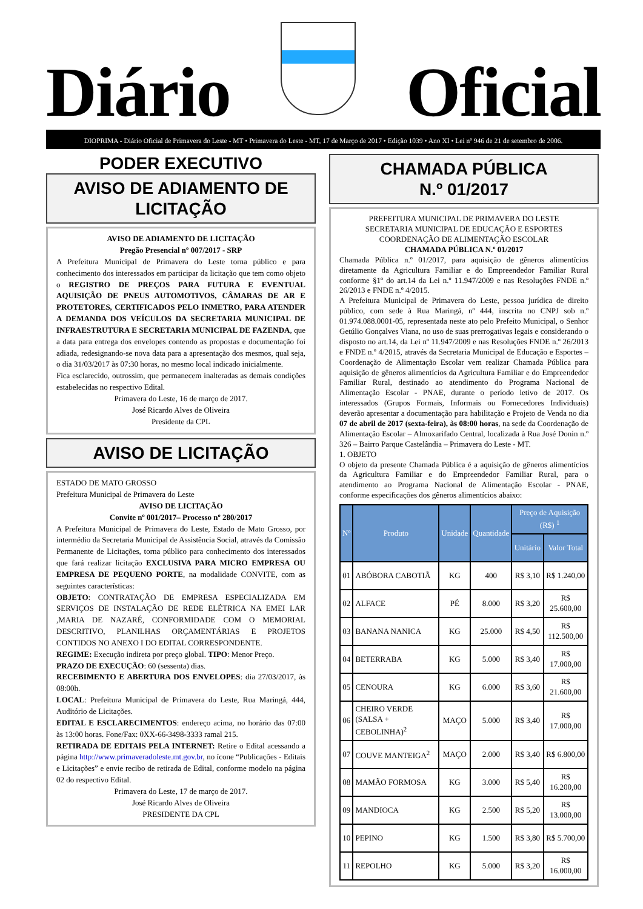Diário
Oficial
DIOPRIMA - Diário Oficial de Primavera do Leste - MT • Primavera do Leste - MT, 17 de Março de 2017 • Edição 1039 • Ano XI • Lei nº 946 de 21 de setembro de 2006.
PODER EXECUTIVO
AVISO DE ADIAMENTO DE LICITAÇÃO
AVISO DE ADIAMENTO DE LICITAÇÃO
Pregão Presencial nº 007/2017 - SRP
A Prefeitura Municipal de Primavera do Leste torna público e para conhecimento dos interessados em participar da licitação que tem como objeto o REGISTRO DE PREÇOS PARA FUTURA E EVENTUAL AQUISIÇÃO DE PNEUS AUTOMOTIVOS, CÂMARAS DE AR E PROTETORES, CERTIFICADOS PELO INMETRO, PARA ATENDER A DEMANDA DOS VEÍCULOS DA SECRETARIA MUNICIPAL DE INFRAESTRUTURA E SECRETARIA MUNICIPAL DE FAZENDA, que a data para entrega dos envelopes contendo as propostas e documentação foi adiada, redesignando-se nova data para a apresentação dos mesmos, qual seja, o dia 31/03/2017 às 07:30 horas, no mesmo local indicado inicialmente.
Fica esclarecido, outrossim, que permanecem inalteradas as demais condições estabelecidas no respectivo Edital.
Primavera do Leste, 16 de março de 2017.
José Ricardo Alves de Oliveira
Presidente da CPL
AVISO DE LICITAÇÃO
ESTADO DE MATO GROSSO
Prefeitura Municipal de Primavera do Leste
AVISO DE LICITAÇÃO
Convite nº 001/2017– Processo nº 280/2017
A Prefeitura Municipal de Primavera do Leste, Estado de Mato Grosso, por intermédio da Secretaria Municipal de Assistência Social, através da Comissão Permanente de Licitações, torna público para conhecimento dos interessados que fará realizar licitação EXCLUSIVA PARA MICRO EMPRESA OU EMPRESA DE PEQUENO PORTE, na modalidade CONVITE, com as seguintes características:
OBJETO: CONTRATAÇÃO DE EMPRESA ESPECIALIZADA EM SERVIÇOS DE INSTALAÇÃO DE REDE ELÉTRICA NA EMEI LAR ,MARIA DE NAZARÉ, CONFORMIDADE COM O MEMORIAL DESCRITIVO, PLANILHAS ORÇAMENTÁRIAS E PROJETOS CONTIDOS NO ANEXO I DO EDITAL CORRESPONDENTE.
REGIME: Execução indireta por preço global. TIPO: Menor Preço.
PRAZO DE EXECUÇÃO: 60 (sessenta) dias.
RECEBIMENTO E ABERTURA DOS ENVELOPES: dia 27/03/2017, às 08:00h.
LOCAL: Prefeitura Municipal de Primavera do Leste, Rua Maringá, 444, Auditório de Licitações.
EDITAL E ESCLARECIMENTOS: endereço acima, no horário das 07:00 às 13:00 horas. Fone/Fax: 0XX-66-3498-3333 ramal 215.
RETIRADA DE EDITAIS PELA INTERNET: Retire o Edital acessando a página http://www.primaveradoleste.mt.gov.br, no ícone “Publicações - Editais e Licitações” e envie recibo de retirada de Edital, conforme modelo na página 02 do respectivo Edital.
Primavera do Leste, 17 de março de 2017.
José Ricardo Alves de Oliveira
PRESIDENTE DA CPL
CHAMADA PÚBLICA
N.º 01/2017
PREFEITURA MUNICIPAL DE PRIMAVERA DO LESTE
SECRETARIA MUNICIPAL DE EDUCAÇÃO E ESPORTES
COORDENAÇÃO DE ALIMENTAÇÃO ESCOLAR
CHAMADA PÚBLICA N.º 01/2017
Chamada Pública n.º 01/2017, para aquisição de gêneros alimentícios diretamente da Agricultura Familiar e do Empreendedor Familiar Rural conforme §1º do art.14 da Lei n.º 11.947/2009 e nas Resoluções FNDE n.º 26/2013 e FNDE n.º 4/2015.
A Prefeitura Municipal de Primavera do Leste, pessoa jurídica de direito público, com sede à Rua Maringá, nº 444, inscrita no CNPJ sob n.º 01.974.088.0001-05, representada neste ato pelo Prefeito Municipal, o Senhor Getúlio Gonçalves Viana, no uso de suas prerrogativas legais e considerando o disposto no art.14, da Lei nº 11.947/2009 e nas Resoluções FNDE n.º 26/2013 e FNDE n.º 4/2015, através da Secretaria Municipal de Educação e Esportes – Coordenação de Alimentação Escolar vem realizar Chamada Pública para aquisição de gêneros alimentícios da Agricultura Familiar e do Empreendedor Familiar Rural, destinado ao atendimento do Programa Nacional de Alimentação Escolar - PNAE, durante o período letivo de 2017. Os interessados (Grupos Formais, Informais ou Fornecedores Individuais) deverão apresentar a documentação para habilitação e Projeto de Venda no dia 07 de abril de 2017 (sexta-feira), às 08:00 horas, na sede da Coordenação de Alimentação Escolar – Almoxarifado Central, localizada à Rua José Donin n.º 326 – Bairro Parque Castelândia – Primavera do Leste - MT.
1. OBJETO
O objeto da presente Chamada Pública é a aquisição de gêneros alimentícios da Agricultura Familiar e do Empreendedor Familiar Rural, para o atendimento ao Programa Nacional de Alimentação Escolar - PNAE, conforme especificações dos gêneros alimentícios abaixo:
| Nº | Produto | Unidade | Quantidade | Preço de Aquisição (R$) <sup>1</sup> | |
| --- | --- | --- | --- | --- | --- |
| | | | | Unitário | Valor Total |
| 01 | ABÓBORA CABOTIÃ | KG | 400 | R$ 3,10 | R$ 1.240,00 |
| 02 | ALFACE | PÉ | 8.000 | R$ 3,20 | R$ 25.600,00 |
| 03 | BANANA NANICA | KG | 25.000 | R$ 4,50 | R$ 112.500,00 |
| 04 | BETERRABA | KG | 5.000 | R$ 3,40 | R$ 17.000,00 |
| 05 | CENOURA | KG | 6.000 | R$ 3,60 | R$ 21.600,00 |
| 06 | CHEIRO VERDE (SALSA + CEBOLINHA)<sup>2</sup> | MAÇO | 5.000 | R$ 3,40 | R$ 17.000,00 |
| 07 | COUVE MANTEIGA<sup>2</sup> | MAÇO | 2.000 | R$ 3,40 | R$ 6.800,00 |
| 08 | MAMÃO FORMOSA | KG | 3.000 | R$ 5,40 | R$ 16.200,00 |
| 09 | MANDIOCA | KG | 2.500 | R$ 5,20 | R$ 13.000,00 |
| 10 | PEPINO | KG | 1.500 | R$ 3,80 | R$ 5.700,00 |
| 11 | REPOLHO | KG | 5.000 | R$ 3,20 | R$ 16.000,00 |